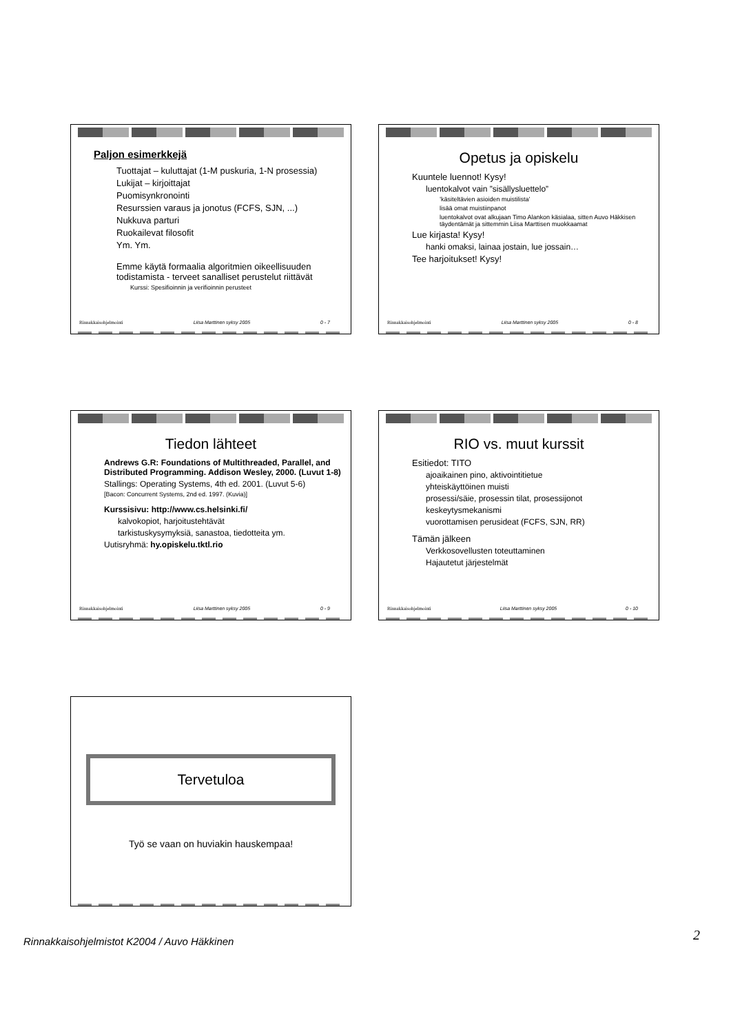Paljon esimerkkejä
Tuottajat – kuluttajat (1-M puskuria, 1-N prosessia)
Lukijat – kirjoittajat
Puomisynkronointi
Resurssien varaus ja jonotus (FCFS, SJN, ...)
Nukkuva parturi
Ruokailevat filosofit
Ym. Ym.
Emme käytä formaalia algoritmien oikeellisuuden todistamista - terveet sanalliset perustelut riittävät
Kurssi: Spesifioinnin ja verifioinnin perusteet
Rinnakkaisohjelmointi Liisa Marttinen syksy 2005 0 - 7
Opetus ja opiskelu
Kuuntele luennot! Kysy!
luentokalvot vain ”sisällysluettelo”
’käsiteltävien asioiden muistilista’
lisää omat muistiinpanot
luentokalvot ovat alkujaan Timo Alankon käsialaa, sitten Auvo Häkkisen täydentämät ja sittemmin Liisa Marttisen muokkaamat
Lue kirjasta! Kysy!
hanki omaksi, lainaa jostain, lue jossain…
Tee harjoitukset! Kysy!
Rinnakkaisohjelmointi Liisa Marttinen syksy 2005 0 - 8
Tiedon lähteet
Andrews G.R: Foundations of Multithreaded, Parallel, and Distributed Programming. Addison Wesley, 2000. (Luvut 1-8)
Stallings: Operating Systems, 4th ed. 2001. (Luvut 5-6)
[Bacon: Concurrent Systems, 2nd ed. 1997. (Kuvia)]
Kurssisivu: http://www.cs.helsinki.fi/
kalvokopiot, harjoitustehtävät
tarkistuskysymyksiä, sanastoa, tiedotteita ym.
Uutisryhmä: hy.opiskelu.tktl.rio
Rinnakkaisohjelmointi Liisa Marttinen syksy 2005 0 - 9
RIO vs. muut kurssit
Esitiedot: TITO
ajoaikainen pino, aktivointitietue
yhteiskäyttöinen muisti
prosessi/säie, prosessin tilat, prosessijonot
keskeytysmekanismi
vuorottamisen perusideat (FCFS, SJN, RR)
Tämän jälkeen
Verkkosovellusten toteuttaminen
Hajautetut järjestelmät
Rinnakkaisohjelmointi Liisa Marttinen syksy 2005 0 - 10
Tervetuloa
Työ se vaan on huviakin hauskempaa!
Rinnakkaisohjelmistot K2004 / Auvo Häkkinen 2